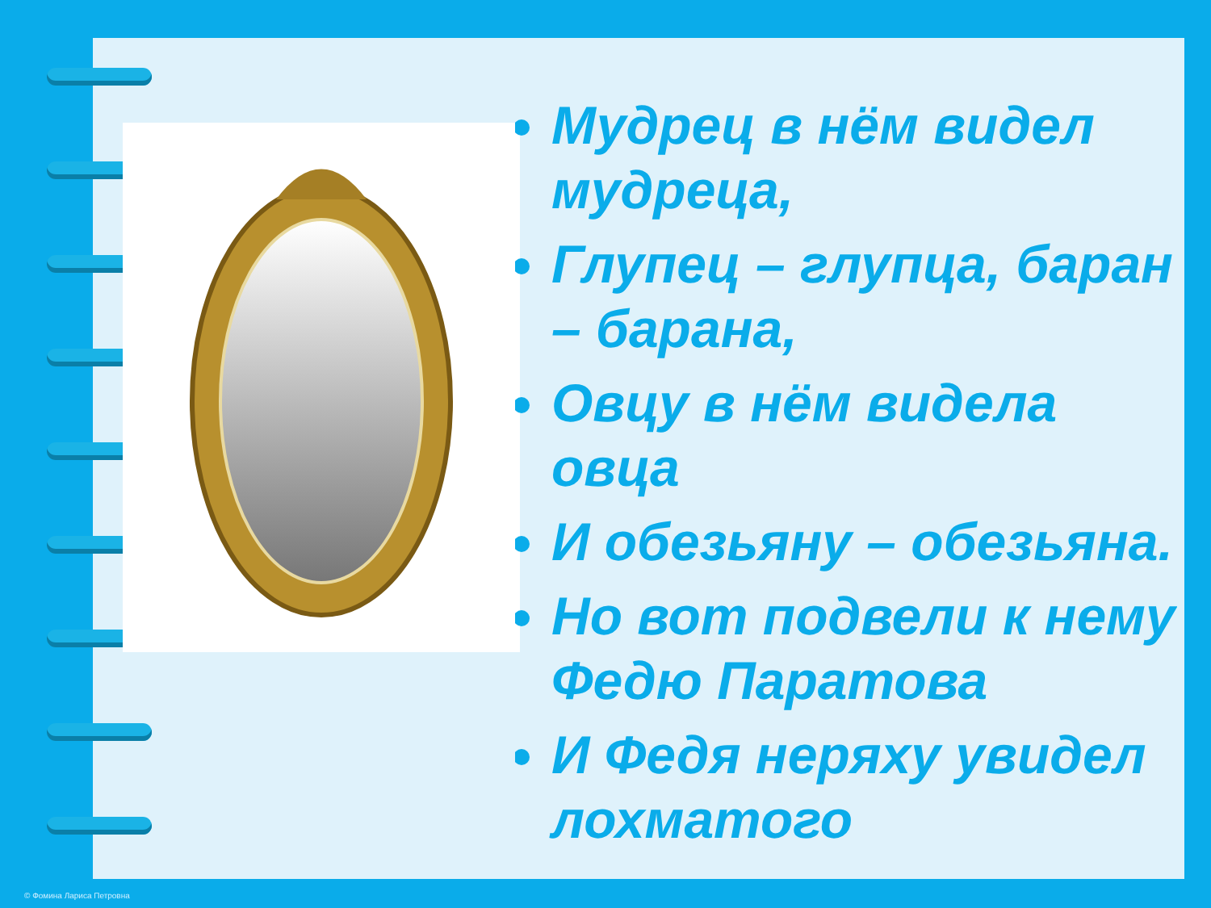Мудрец в нём видел мудреца,
Глупец – глупца, баран – барана,
Овцу в нём видела овца
И обезьяну – обезьяна.
Но вот подвели к нему Федю Паратова
И Федя неряху увидел лохматого
© Фомина Лариса Петровна